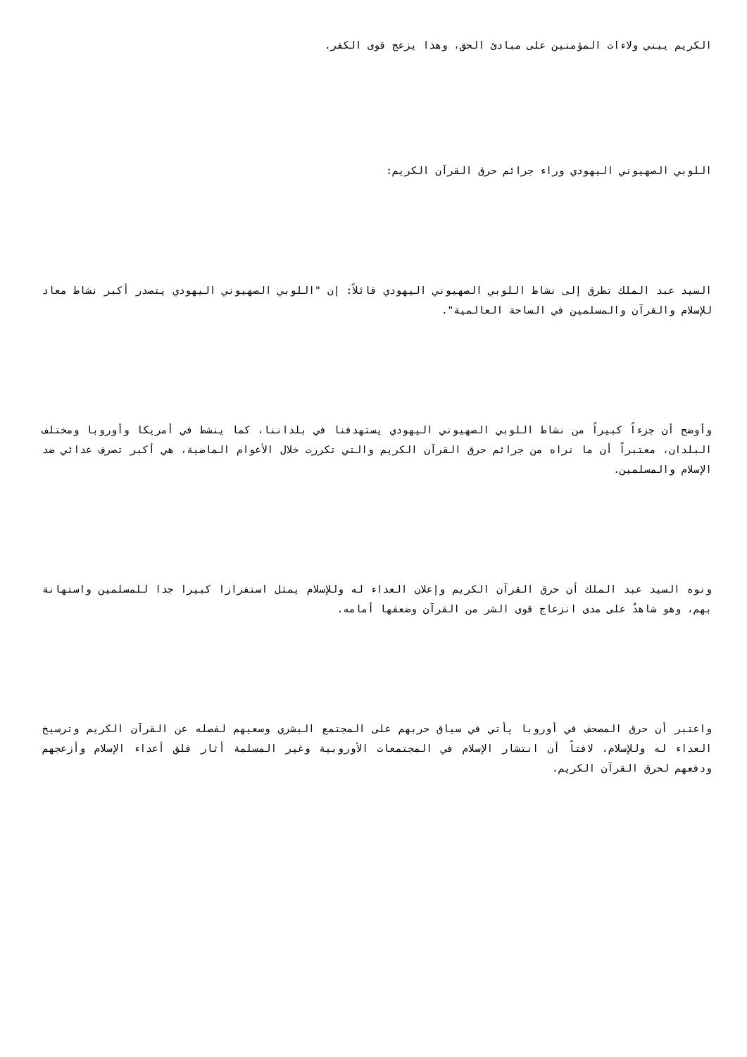الكريم يبني ولاءات المؤمنين على مبادئ الحق، وهذا يزعج قوى الكفر.
اللوبي الصهيوني اليهودي وراء جرائم حرق القرآن الكريم:
السيد عبد الملك تطرق إلى نشاط اللوبي الصهيوني اليهودي قائلاً: إن "اللوبي الصهيوني اليهودي يتصدر أكبر نشاط معاد للإسلام والقرآن والمسلمين في الساحة العالمية".
وأوضح أن جزءاً كبيراً من نشاط اللوبي الصهيوني اليهودي يستهدفنا في بلداننا، كما ينشط في أمريكا وأوروبا ومختلف البلدان، معتبراً أن ما نراه من جرائم حرق القرآن الكريم والتي تكررت خلال الأعوام الماضية، هي أكبر تصرف عدائي ضد الإسلام والمسلمين.
ونوه السيد عبد الملك أن حرق القرآن الكريم وإعلان العداء له وللإسلام يمثل استفزازا كبيرا جدا للمسلمين واستهانة بهم، وهو شاهدٌ على مدى انزعاج قوى الشر من القرآن وضعفها أمامه.
واعتبر أن حرق المصحف في أوروبا يأتي في سياق حربهم على المجتمع البشري وسعيهم لفصله عن القرآن الكريم وترسيخ العداء له وللإسلام، لافتاً أن انتشار الإسلام في المجتمعات الأوروبية وغير المسلمة أثار قلق أعداء الإسلام وأزعجهم ودفعهم لحرق القرآن الكريم.